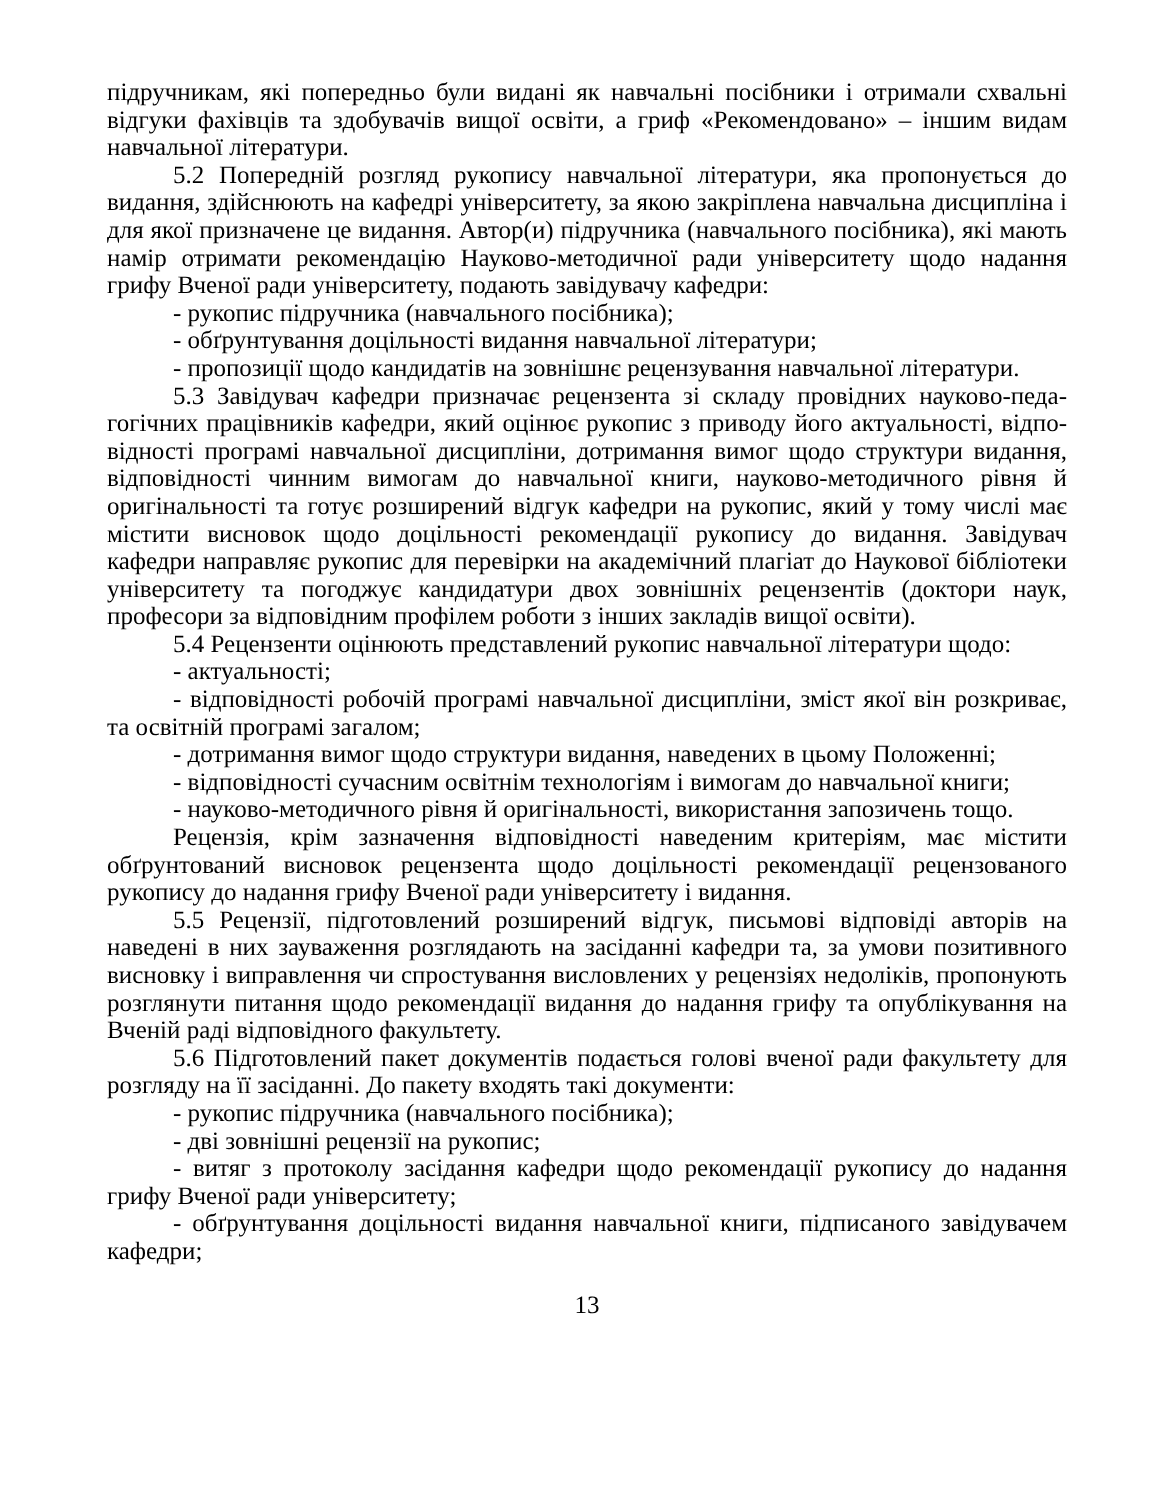підручникам, які попередньо були видані як навчальні посібники і отримали схвальні відгуки фахівців та здобувачів вищої освіти, а гриф «Рекомендовано» – іншим видам навчальної літератури.
5.2 Попередній розгляд рукопису навчальної літератури, яка пропонується до видання, здійснюють на кафедрі університету, за якою закріплена навчальна дисцип­ліна і для якої призначене це видання. Автор(и) підручника (навчального посібника), які мають намір отримати рекомендацію Науково-методичної ради університету щодо надання грифу Вченої ради університету, подають завідувачу кафедри:
- рукопис підручника (навчального посібника);
- обґрунтування доцільності видання навчальної літератури;
- пропозиції щодо кандидатів на зовнішнє рецензування навчальної літератури.
5.3 Завідувач кафедри призначає рецензента зі складу провідних науково-педа­гогічних працівників кафедри, який оцінює рукопис з приводу його актуальності, відпо­відності програмі навчальної дисципліни, дотримання вимог щодо структури видання, відповідності чинним вимогам до навчальної книги, науково-методичного рівня й оригінальності та готує розширений відгук кафедри на рукопис, який у тому числі має містити висновок щодо доцільності рекомендації рукопису до видання. Завідувач кафедри направляє рукопис для перевірки на академічний плагіат до Наукової бібліотеки університету та погоджує кандидатури двох зовнішніх рецензентів (доктори наук, професори за відповідним профілем роботи з інших закладів вищої освіти).
5.4 Рецензенти оцінюють представлений рукопис навчальної літератури щодо:
- актуальності;
- відповідності робочій програмі навчальної дисципліни, зміст якої він роз­криває, та освітній програмі загалом;
- дотримання вимог щодо структури видання, наведених в цьому Положенні;
- відповідності сучасним освітнім технологіям і вимогам до навчальної книги;
- науково-методичного рівня й оригінальності, використання запозичень тощо.
Рецензія, крім зазначення відповідності наведеним критеріям, має містити обґрунтований висновок рецензента щодо доцільності рекомендації рецензованого рукопису до надання грифу Вченої ради університету і видання.
5.5 Рецензії, підготовлений розширений відгук, письмові відповіді авторів на наведені в них зауваження розглядають на засіданні кафедри та, за умови позитивного висновку і виправлення чи спростування висловлених у рецензіях недоліків, пропонують розглянути питання щодо рекомендації видання до надання грифу та опублікування на Вченій раді відповідного факультету.
5.6 Підготовлений пакет документів подається голові вченої ради факультету для розгляду на її засіданні. До пакету входять такі документи:
- рукопис підручника (навчального посібника);
- дві зовнішні рецензії на рукопис;
- витяг з протоколу засідання кафедри щодо рекомендації рукопису до надання грифу Вченої ради університету;
- обґрунтування доцільності видання навчальної книги, підписаного завідувачем кафедри;
13